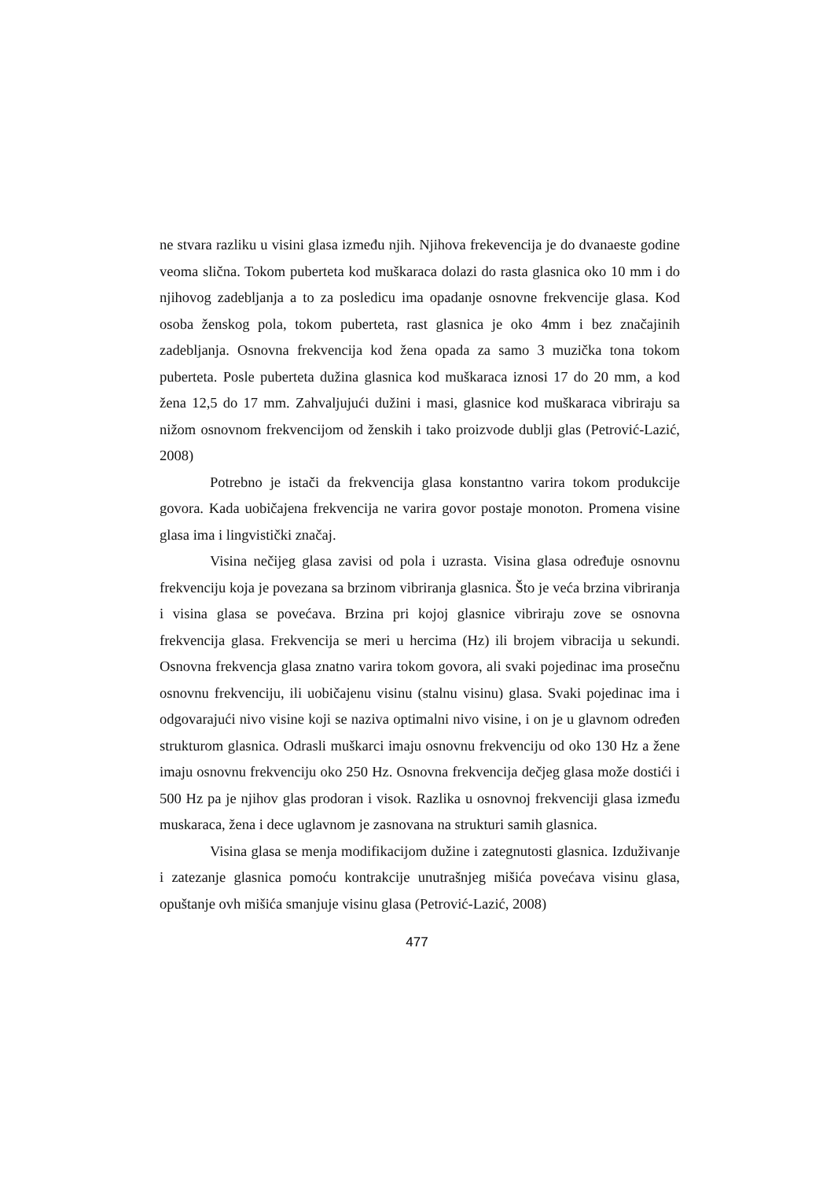ne stvara razliku u visini glasa između njih. Njihova frekevencija je do dvanaeste godine veoma slična. Tokom puberteta kod muškaraca dolazi do rasta glasnica oko 10 mm i do njihovog zadebljanja a to za posledicu ima opadanje osnovne frekvencije glasa. Kod osoba ženskog pola, tokom puberteta, rast glasnica je oko 4mm i bez značajinih zadebljanja. Osnovna frekvencija kod žena opada za samo 3 muzička tona tokom puberteta. Posle puberteta dužina glasnica kod muškaraca iznosi 17 do 20 mm, a kod žena 12,5 do 17 mm. Zahvaljujući dužini i masi, glasnice kod muškaraca vibriraju sa nižom osnovnom frekvencijom od ženskih i tako proizvode dublji glas (Petrović-Lazić, 2008)
Potrebno je istači da frekvencija glasa konstantno varira tokom produkcije govora. Kada uobičajena frekvencija ne varira govor postaje monoton. Promena visine glasa ima i lingvistički značaj.
Visina nečijeg glasa zavisi od pola i uzrasta. Visina glasa određuje osnovnu frekvenciju koja je povezana sa brzinom vibriranja glasnica. Što je veća brzina vibriranja i visina glasa se povećava. Brzina pri kojoj glasnice vibriraju zove se osnovna frekvencija glasa. Frekvencija se meri u hercima (Hz) ili brojem vibracija u sekundi. Osnovna frekvencja glasa znatno varira tokom govora, ali svaki pojedinac ima prosečnu osnovnu frekvenciju, ili uobičajenu visinu (stalnu visinu) glasa. Svaki pojedinac ima i odgovarajući nivo visine koji se naziva optimalni nivo visine, i on je u glavnom određen strukturom glasnica. Odrasli muškarci imaju osnovnu frekvenciju od oko 130 Hz a žene imaju osnovnu frekvenciju oko 250 Hz. Osnovna frekvencija dečjeg glasa može dostići i 500 Hz pa je njihov glas prodoran i visok. Razlika u osnovnoj frekvenciji glasa između muskaraca, žena i dece uglavnom je zasnovana na strukturi samih glasnica.
Visina glasa se menja modifikacijom dužine i zategnutosti glasnica. Izduživanje i zatezanje glasnica pomoću kontrakcije unutrašnjeg mišića povećava visinu glasa, opuštanje ovh mišića smanjuje visinu glasa (Petrović-Lazić, 2008)
477